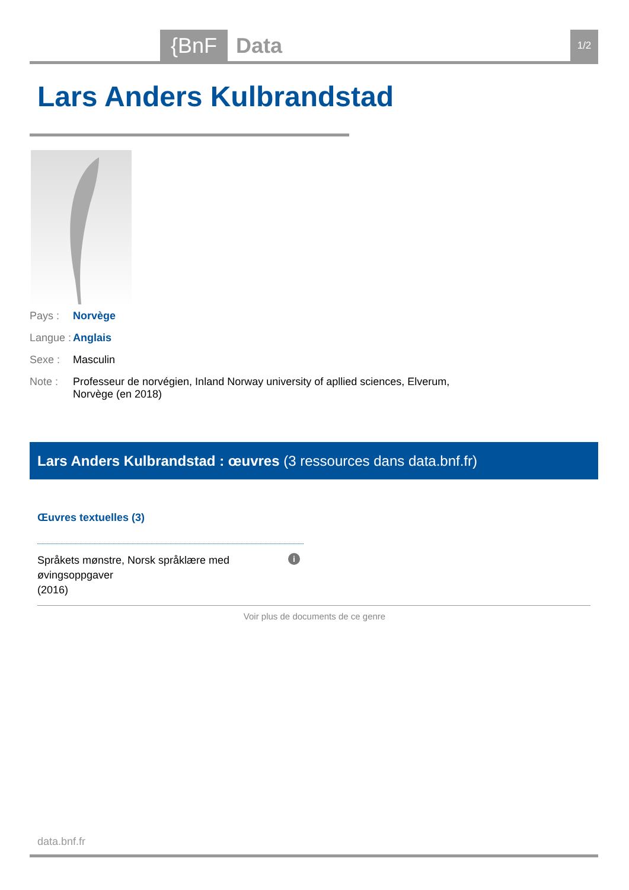{BnF Data 1/2
Lars Anders Kulbrandstad
Pays : Norvège
Langue :
Anglais
Sexe : Masculin
Note : Professeur de norvégien, Inland Norway university of apllied sciences, Elverum, Norvège (en 2018)
Lars Anders Kulbrandstad : œuvres (3 ressources dans data.bnf.fr)
Œuvres textuelles (3)
Språkets mønstre, Norsk språklære med øvingsoppgaver
(2016)
i
Voir plus de documents de ce genre
data.bnf.fr